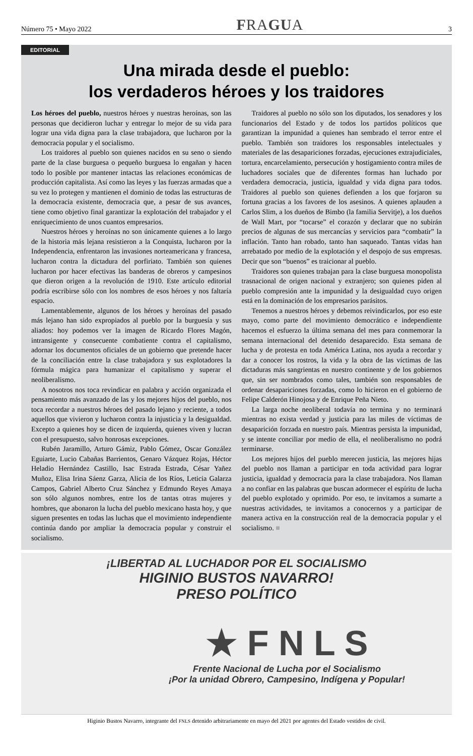Número 75 • Mayo 2022 FRAGUA 3
EDITORIAL
Una mirada desde el pueblo:
los verdaderos héroes y los traidores
Los héroes del pueblo, nuestros héroes y nuestras heroínas, son las personas que decidieron luchar y entregar lo mejor de su vida para lograr una vida digna para la clase trabajadora, que lucharon por la democracia popular y el socialismo.
Los traidores al pueblo son quienes nacidos en su seno o siendo parte de la clase burguesa o pequeño burguesa lo engañan y hacen todo lo posible por mantener intactas las relaciones económicas de producción capitalista. Así como las leyes y las fuerzas armadas que a su vez lo protegen y mantienen el dominio de todas las estructuras de la democracia existente, democracia que, a pesar de sus avances, tiene como objetivo final garantizar la explotación del trabajador y el enriquecimiento de unos cuantos empresarios.
Nuestros héroes y heroínas no son únicamente quienes a lo largo de la historia más lejana resistieron a la Conquista, lucharon por la Independencia, enfrentaron las invasiones norteamericana y francesa, lucharon contra la dictadura del porfiriato. También son quienes lucharon por hacer efectivas las banderas de obreros y campesinos que dieron origen a la revolución de 1910. Este artículo editorial podría escribirse sólo con los nombres de esos héroes y nos faltaría espacio.
Lamentablemente, algunos de los héroes y heroínas del pasado más lejano han sido expropiados al pueblo por la burguesía y sus aliados: hoy podemos ver la imagen de Ricardo Flores Magón, intransigente y consecuente combatiente contra el capitalismo, adornar los documentos oficiales de un gobierno que pretende hacer de la conciliación entre la clase trabajadora y sus explotadores la fórmula mágica para humanizar el capitalismo y superar el neoliberalismo.
A nosotros nos toca revindicar en palabra y acción organizada el pensamiento más avanzado de las y los mejores hijos del pueblo, nos toca recordar a nuestros héroes del pasado lejano y reciente, a todos aquellos que vivieron y lucharon contra la injusticia y la desigualdad. Excepto a quienes hoy se dicen de izquierda, quienes viven y lucran con el presupuesto, salvo honrosas excepciones.
Rubén Jaramillo, Arturo Gámiz, Pablo Gómez, Oscar González Eguiarte, Lucio Cabañas Barrientos, Genaro Vázquez Rojas, Héctor Heladio Hernández Castillo, Isac Estrada Estrada, César Yañez Muñoz, Elisa Irina Sáenz Garza, Alicia de los Ríos, Leticia Galarza Campos, Gabriel Alberto Cruz Sánchez y Edmundo Reyes Amaya son sólo algunos nombres, entre los de tantas otras mujeres y hombres, que abonaron la lucha del pueblo mexicano hasta hoy, y que siguen presentes en todas las luchas que el movimiento independiente continúa dando por ampliar la democracia popular y construir el socialismo.
Traidores al pueblo no sólo son los diputados, los senadores y los funcionarios del Estado y de todos los partidos políticos que garantizan la impunidad a quienes han sembrado el terror entre el pueblo. También son traidores los responsables intelectuales y materiales de las desapariciones forzadas, ejecuciones extrajudiciales, tortura, encarcelamiento, persecución y hostigamiento contra miles de luchadores sociales que de diferentes formas han luchado por verdadera democracia, justicia, igualdad y vida digna para todos. Traidores al pueblo son quienes defienden a los que forjaron su fortuna gracias a los favores de los asesinos. A quienes aplauden a Carlos Slim, a los dueños de Bimbo (la familia Servitje), a los dueños de Wall Mart, por “tocarse” el corazón y declarar que no subirán precios de algunas de sus mercancías y servicios para “combatir” la inflación. Tanto han robado, tanto han saqueado. Tantas vidas han arrebatado por medio de la explotación y el despojo de sus empresas. Decir que son “buenos” es traicionar al pueblo.
Traidores son quienes trabajan para la clase burguesa monopolista trasnacional de origen nacional y extranjero; son quienes piden al pueblo compresión ante la impunidad y la desigualdad cuyo origen está en la dominación de los empresarios parásitos.
Tenemos a nuestros héroes y debemos reivindicarlos, por eso este mayo, como parte del movimiento democrático e independiente hacemos el esfuerzo la última semana del mes para conmemorar la semana internacional del detenido desaparecido. Esta semana de lucha y de protesta en toda América Latina, nos ayuda a recordar y dar a conocer los rostros, la vida y la obra de las víctimas de las dictaduras más sangrientas en nuestro continente y de los gobiernos que, sin ser nombrados como tales, también son responsables de ordenar desapariciones forzadas, como lo hicieron en el gobierno de Felipe Calderón Hinojosa y de Enrique Peña Nieto.
La larga noche neoliberal todavía no termina y no terminará mientras no exista verdad y justicia para las miles de víctimas de desaparición forzada en nuestro país. Mientras persista la impunidad, y se intente conciliar por medio de ella, el neoliberalismo no podrá terminarse.
Los mejores hijos del pueblo merecen justicia, las mejores hijas del pueblo nos llaman a participar en toda actividad para lograr justicia, igualdad y democracia para la clase trabajadora. Nos llaman a no confiar en las palabras que buscan adormecer el espíritu de lucha del pueblo explotado y oprimido. Por eso, te invitamos a sumarte a nuestras actividades, te invitamos a conocernos y a participar de manera activa en la construcción real de la democracia popular y el socialismo. ■
¡LIBERTAD AL LUCHADOR POR EL SOCIALISMO
HIGINIO BUSTOS NAVARRO!
PRESO POLÍTICO
★ F N L S
Frente Nacional de Lucha por el Socialismo
¡Por la unidad Obrero, Campesino, Indígena y Popular!
Higinio Bustos Navarro, integrante del FNLS detenido arbitrariamente en mayo del 2021 por agentes del Estado vestidos de civil.